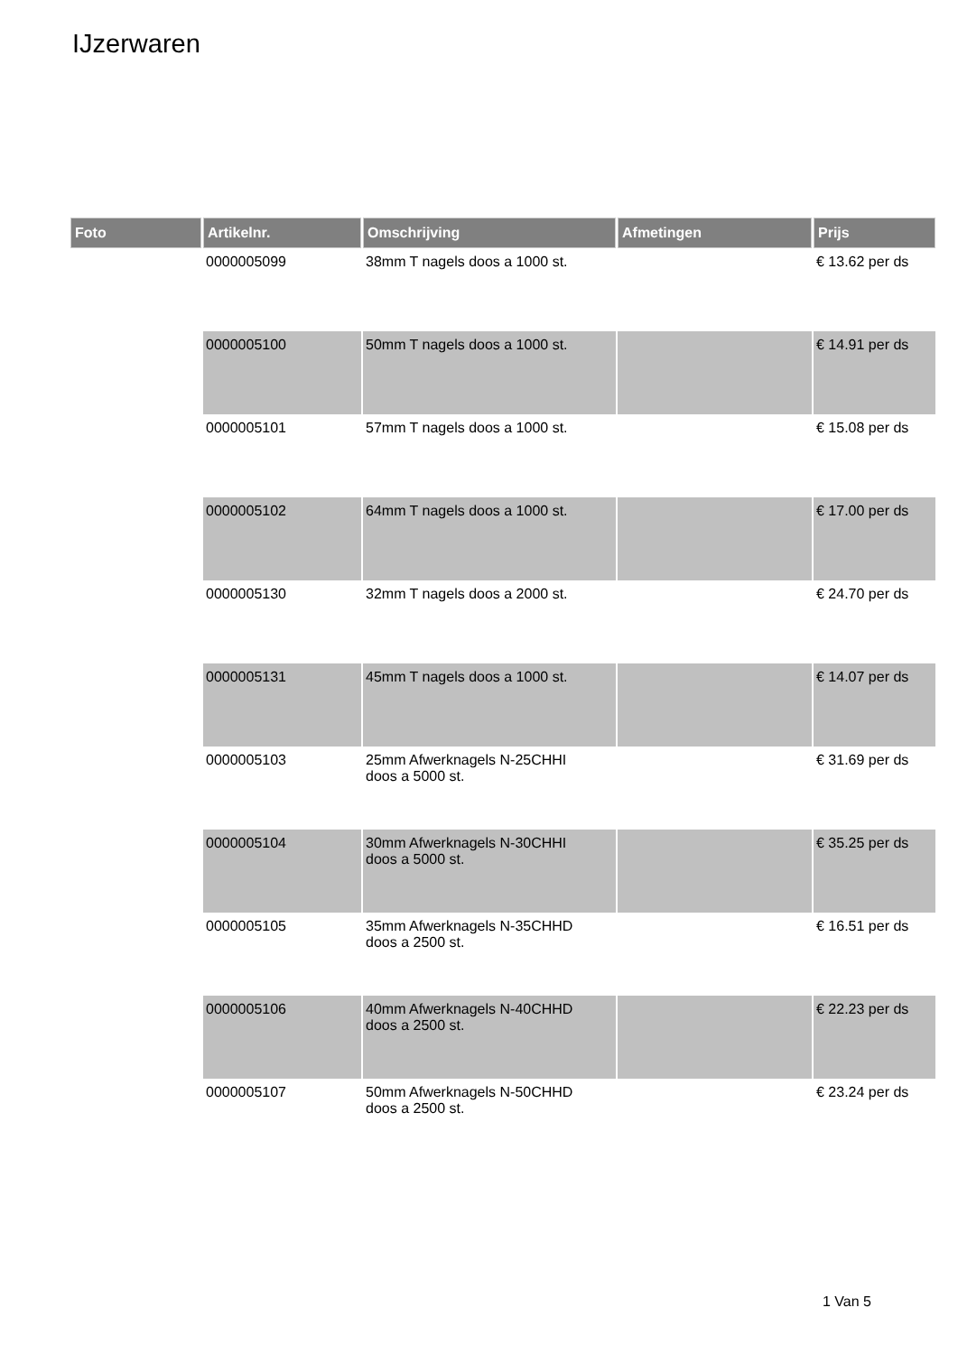IJzerwaren
| Foto | Artikelnr. | Omschrijving | Afmetingen | Prijs |
| --- | --- | --- | --- | --- |
| | 0000005099 | 38mm T nagels doos a 1000 st. | | € 13.62 per ds |
| | 0000005100 | 50mm T nagels doos a 1000 st. | | € 14.91 per ds |
| | 0000005101 | 57mm T nagels doos a 1000 st. | | € 15.08 per ds |
| | 0000005102 | 64mm T nagels doos a 1000 st. | | € 17.00 per ds |
| | 0000005130 | 32mm T nagels doos a 2000 st. | | € 24.70 per ds |
| | 0000005131 | 45mm T nagels doos a 1000 st. | | € 14.07 per ds |
| | 0000005103 | 25mm Afwerknagels N-25CHHI doos a 5000 st. | | € 31.69 per ds |
| | 0000005104 | 30mm Afwerknagels N-30CHHI doos a 5000 st. | | € 35.25 per ds |
| | 0000005105 | 35mm Afwerknagels N-35CHHD doos a 2500 st. | | € 16.51 per ds |
| | 0000005106 | 40mm Afwerknagels N-40CHHD doos a 2500 st. | | € 22.23 per ds |
| | 0000005107 | 50mm Afwerknagels N-50CHHD doos a 2500 st. | | € 23.24 per ds |
1 Van 5